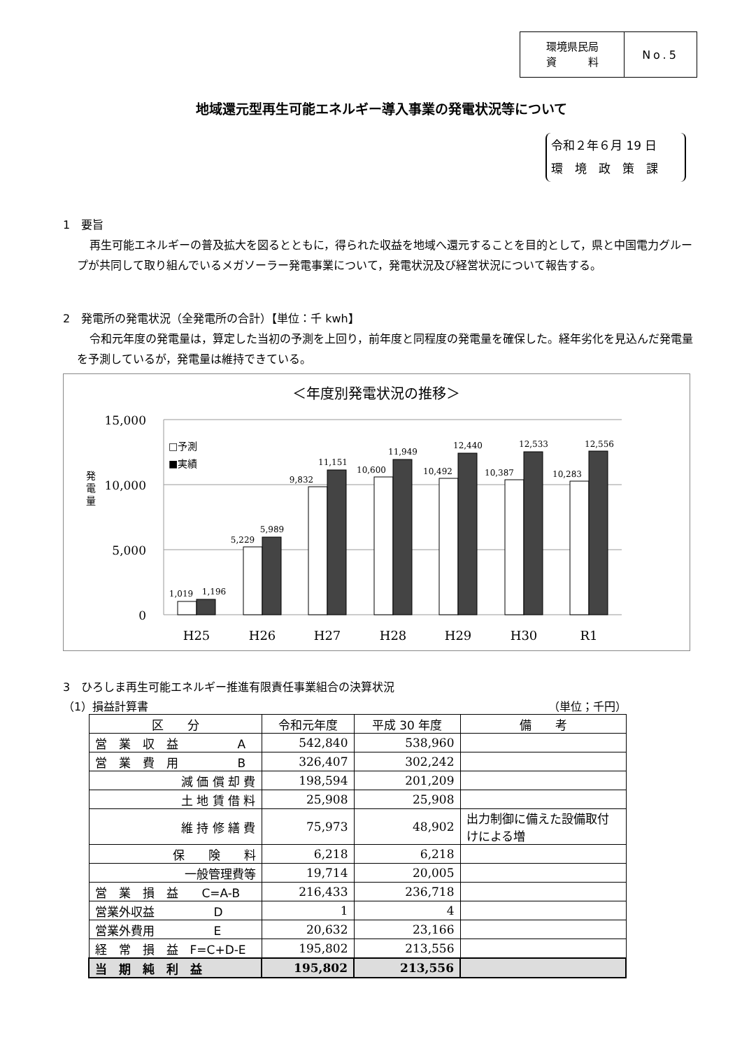環境県民局
資　　　料
No.5
地域還元型再生可能エネルギー導入事業の発電状況等について
令和２年６月 19 日
環　境　政　策　課
1　要旨
再生可能エネルギーの普及拡大を図るとともに，得られた収益を地域へ還元することを目的として，県と中国電力グループが共同して取り組んでいるメガソーラー発電事業について，発電状況及び経営状況について報告する。
2　発電所の発電状況（全発電所の合計）【単位：千 kwh】
令和元年度の発電量は，算定した当初の予測を上回り，前年度と同程度の発電量を確保した。経年劣化を見込んだ発電量を予測しているが，発電量は維持できている。
＜年度別発電状況の推移＞
15,000
10,000
5,000
0
発
電
量
□予測
■実績
1,019
1,196
5,229
5,989
9,832
11,151
10,600
11,949
10,492
12,440
10,387
12,533
10,283
12,556
H25
H26
H27
H28
H29
H30
R1
3　ひろしま再生可能エネルギー推進有限責任事業組合の決算状況
（1）損益計算書 （単位；千円）
| 区 分 | 令和元年度 | 平成 30 年度 | 備 考 |
| --- | --- | --- | --- |
| 営 業 収 益 A | 542,840 | 538,960 | |
| 営 業 費 用 B | 326,407 | 302,242 | |
| 減 価 償 却 費 | 198,594 | 201,209 | |
| 土 地 賃 借 料 | 25,908 | 25,908 | |
| 維 持 修 繕 費 | 75,973 | 48,902 | 出力制御に備えた設備取付けによる増 |
| 保 険 料 | 6,218 | 6,218 | |
| 一般管理費等 | 19,714 | 20,005 | |
| 営 業 損 益 C=A-B | 216,433 | 236,718 | |
| 営業外収益 D | 1 | 4 | |
| 営業外費用 E | 20,632 | 23,166 | |
| 経 常 損 益 F=C+D-E | 195,802 | 213,556 | |
| 当 期 純 利 益 | 195,802 | 213,556 | |